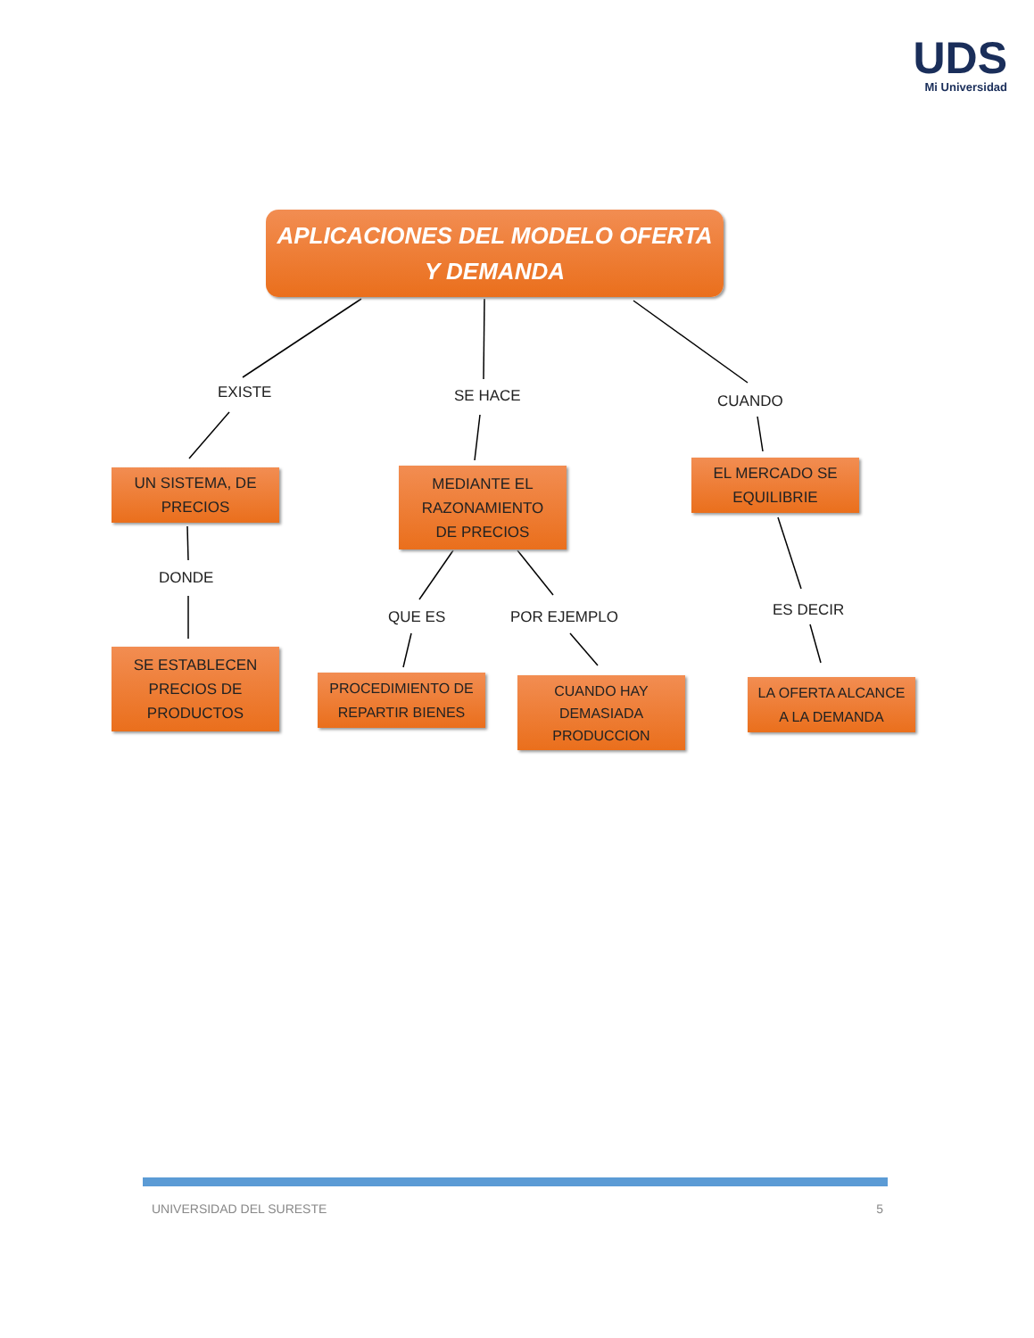UDS
Mi Universidad
APLICACIONES DEL MODELO OFERTA
Y DEMANDA
EXISTE SE HACE CUANDO
UN SISTEMA, DE
PRECIOS
MEDIANTE EL
RAZONAMIENTO
DE PRECIOS
EL MERCADO SE
EQUILIBRIE
DONDE
QUE ES POR EJEMPLO ES DECIR
SE ESTABLECEN
PRECIOS DE
PRODUCTOS
PROCEDIMIENTO DE
REPARTIR BIENES
CUANDO HAY
DEMASIADA
PRODUCCION
LA OFERTA ALCANCE
A LA DEMANDA
UNIVERSIDAD DEL SURESTE 5